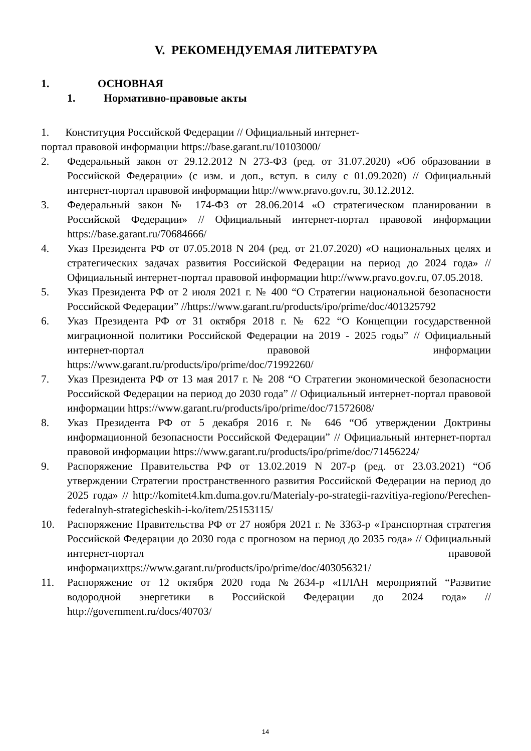V. РЕКОМЕНДУЕМАЯ ЛИТЕРАТУРА
1. ОСНОВНАЯ
1. Нормативно-правовые акты
1. Конституция Российской Федерации // Официальный интернет-
портал правовой информации https://base.garant.ru/10103000/
2. Федеральный закон от 29.12.2012 N 273-ФЗ (ред. от 31.07.2020) «Об образовании в Российской Федерации» (с изм. и доп., вступ. в силу с 01.09.2020) // Официальный интернет-портал правовой информации http://www.pravo.gov.ru, 30.12.2012.
3. Федеральный закон № 174-ФЗ от 28.06.2014 «О стратегическом планировании в Российской Федерации» // Официальный интернет-портал правовой информации https://base.garant.ru/70684666/
4. Указ Президента РФ от 07.05.2018 N 204 (ред. от 21.07.2020) «О национальных целях и стратегических задачах развития Российской Федерации на период до 2024 года» // Официальный интернет-портал правовой информации http://www.pravo.gov.ru, 07.05.2018.
5. Указ Президента РФ от 2 июля 2021 г. № 400 “О Стратегии национальной безопасности Российской Федерации” //https://www.garant.ru/products/ipo/prime/doc/401325792
6. Указ Президента РФ от 31 октября 2018 г. № 622 “О Концепции государственной миграционной политики Российской Федерации на 2019 - 2025 годы” // Официальный интернет-портал правовой информации https://www.garant.ru/products/ipo/prime/doc/71992260/
7. Указ Президента РФ от 13 мая 2017 г. № 208 “О Стратегии экономической безопасности Российской Федерации на период до 2030 года” // Официальный интернет-портал правовой информации https://www.garant.ru/products/ipo/prime/doc/71572608/
8. Указ Президента РФ от 5 декабря 2016 г. № 646 “Об утверждении Доктрины информационной безопасности Российской Федерации” // Официальный интернет-портал правовой информации https://www.garant.ru/products/ipo/prime/doc/71456224/
9. Распоряжение Правительства РФ от 13.02.2019 N 207-р (ред. от 23.03.2021) “Об утверждении Стратегии пространственного развития Российской Федерации на период до 2025 года» // http://komitet4.km.duma.gov.ru/Materialy-po-strategii-razvitiya-regiono/Perechen- federalnyh-strategicheskih-i-ko/item/25153115/
10. Распоряжение Правительства РФ от 27 ноября 2021 г. № 3363-р «Транспортная стратегия Российской Федерации до 2030 года с прогнозом на период до 2035 года» // Официальный интернет-портал правовой информацихttps://www.garant.ru/products/ipo/prime/doc/403056321/
11. Распоряжение от 12 октября 2020 года №2634-р «ПЛАН мероприятий “Развитие водородной энергетики в Российской Федерации до 2024 года» // http://government.ru/docs/40703/
14